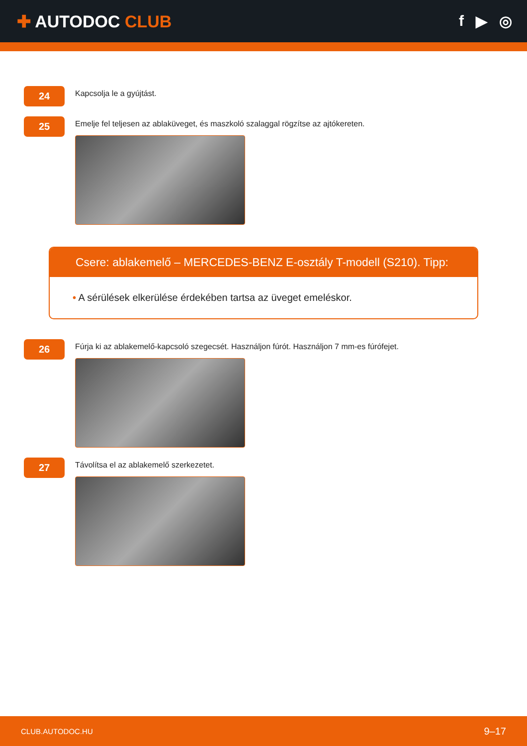✚ AUTODOC CLUB f ▶ ◎
24
Kapcsolja le a gyújtást.
25
Emelje fel teljesen az ablaküveget, és maszkoló szalaggal rögzítse az ajtókereten.
Csere: ablakemelő – MERCEDES-BENZ E-osztály T-modell (S210). Tipp:
• A sérülések elkerülése érdekében tartsa az üveget emeléskor.
26
Fúrja ki az ablakemelő-kapcsoló szegecsét. Használjon fúrót. Használjon 7 mm-es fúrófejet.
27
Távolítsa el az ablakemelő szerkezetet.
CLUB.AUTODOC.HU 9–17